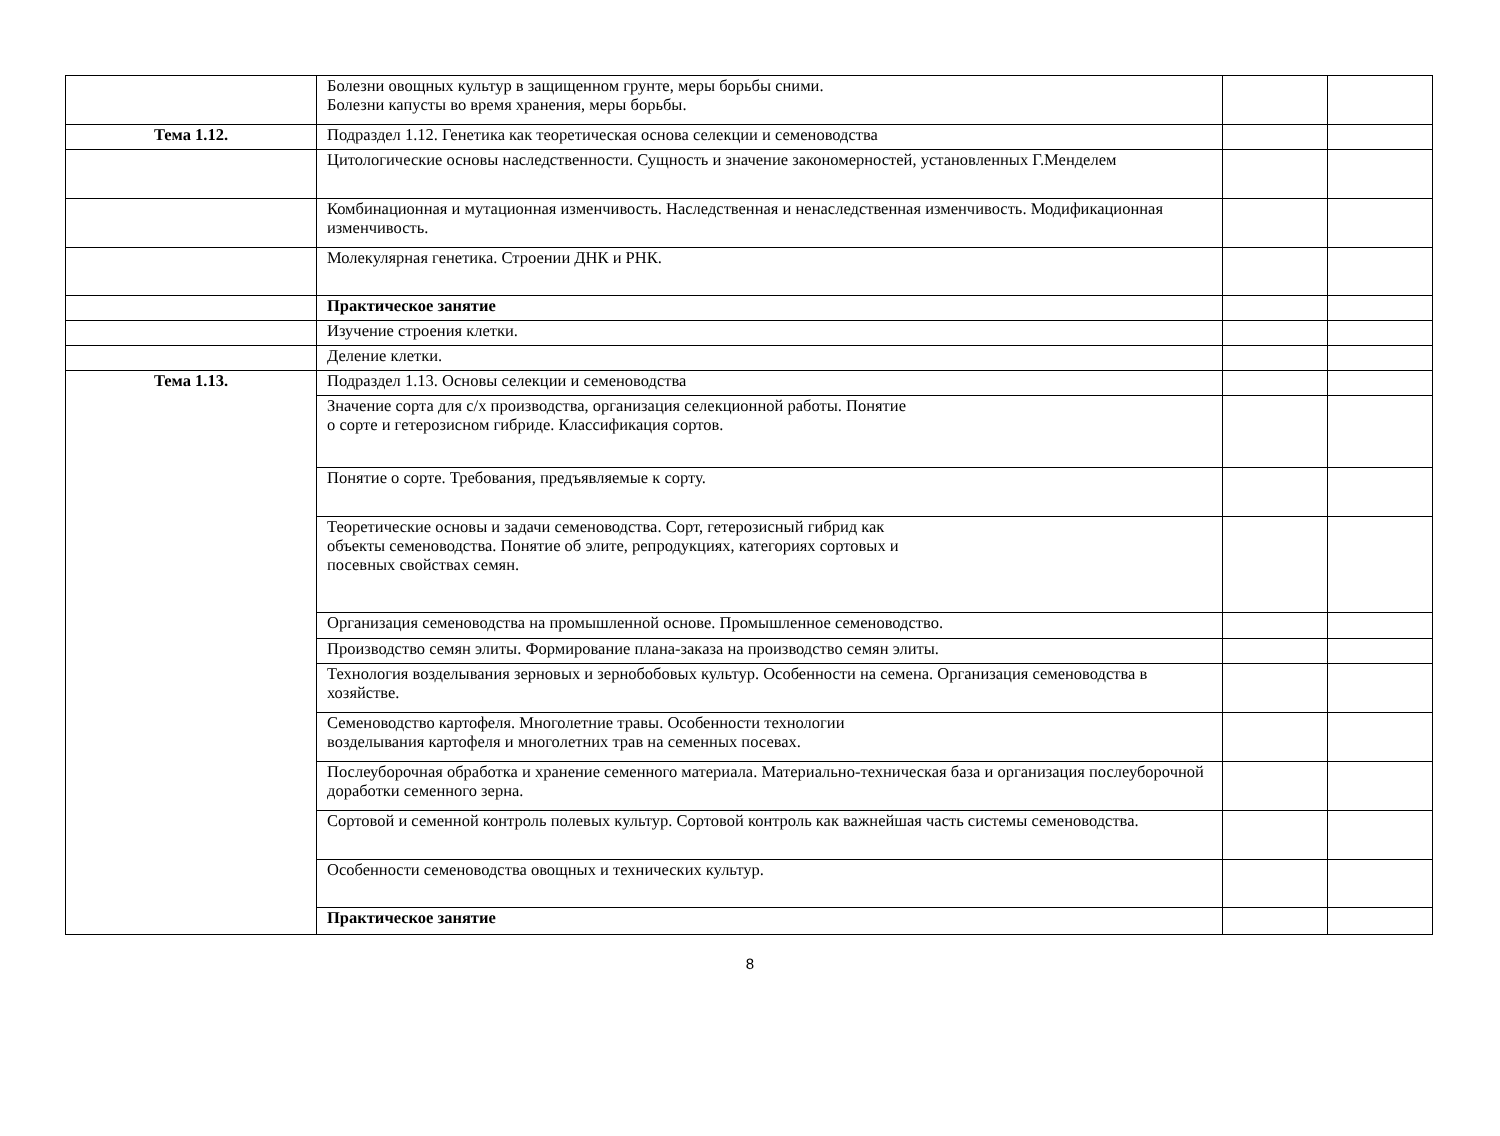| | Болезни овощных культур в защищенном грунте, меры борьбы сними. Болезни капусты во время хранения, меры борьбы. | | |
| Тема 1.12. | Подраздел 1.12. Генетика как теоретическая основа селекции и семеноводства | | |
| | Цитологические основы наследственности. Сущность и значение закономерностей, установленных Г.Менделем | | |
| | Комбинационная и мутационная изменчивость. Наследственная и ненаследственная изменчивость. Модификационная изменчивость. | | |
| | Молекулярная генетика. Строении ДНК и РНК. | | |
| | Практическое занятие | | |
| | Изучение строения клетки. | | |
| | Деление клетки. | | |
| Тема 1.13. | Подраздел 1.13. Основы селекции и семеноводства | | |
| | Значение сорта для с/х производства, организация селекционной работы. Понятие о сорте и гетерозисном гибриде. Классификация сортов. | | |
| | Понятие о сорте. Требования, предъявляемые к сорту. | | |
| | Теоретические основы и задачи семеноводства. Сорт, гетерозисный гибрид как объекты семеноводства. Понятие об элите, репродукциях, категориях сортовых и посевных свойствах семян. | | |
| | Организация семеноводства на промышленной основе. Промышленное семеноводство. | | |
| | Производство семян элиты. Формирование плана-заказа на производство семян элиты. | | |
| | Технология возделывания зерновых и зернобобовых культур. Особенности на семена. Организация семеноводства в хозяйстве. | | |
| | Семеноводство картофеля. Многолетние травы. Особенности технологии возделывания картофеля и многолетних трав на семенных посевах. | | |
| | Послеуборочная обработка и хранение семенного материала. Материально-техническая база и организация послеуборочной доработки семенного зерна. | | |
| | Сортовой и семенной контроль полевых культур. Сортовой контроль как важнейшая часть системы семеноводства. | | |
| | Особенности семеноводства овощных и технических культур. | | |
| | Практическое занятие | | |
8